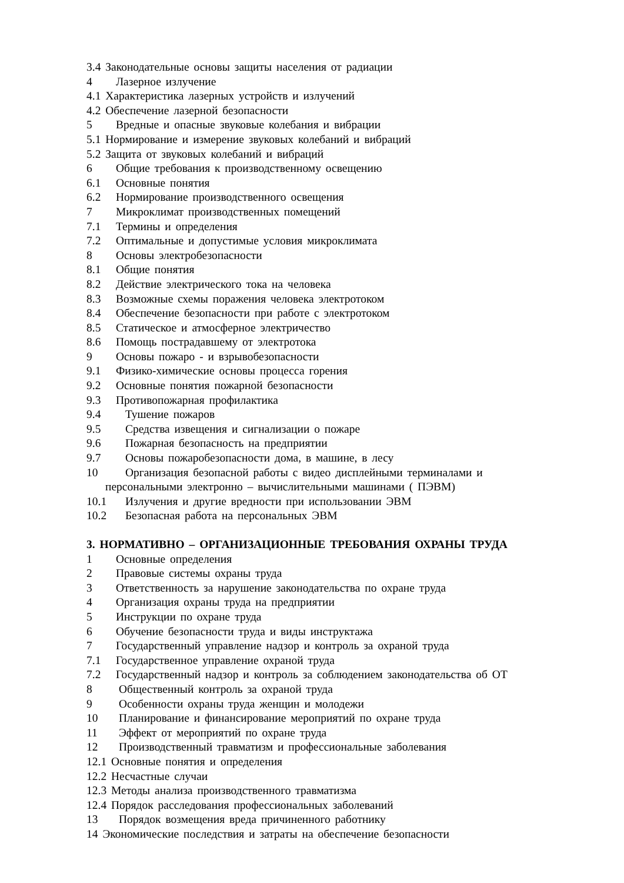3.4 Законодательные основы защиты населения от радиации
4 Лазерное излучение
4.1 Характеристика лазерных устройств и излучений
4.2 Обеспечение лазерной безопасности
5 Вредные и опасные звуковые колебания и вибрации
5.1 Нормирование и измерение звуковых колебаний и вибраций
5.2 Защита от звуковых колебаний и вибраций
6 Общие требования к производственному освещению
6.1 Основные понятия
6.2 Нормирование производственного освещения
7 Микроклимат производственных помещений
7.1 Термины и определения
7.2 Оптимальные и допустимые условия микроклимата
8 Основы электробезопасности
8.1 Общие понятия
8.2 Действие электрического тока на человека
8.3 Возможные схемы поражения человека электротоком
8.4 Обеспечение безопасности при работе с электротоком
8.5 Статическое и атмосферное электричество
8.6 Помощь пострадавшему от электротока
9 Основы пожаро - и взрывобезопасности
9.1 Физико-химические основы процесса горения
9.2 Основные понятия пожарной безопасности
9.3 Противопожарная профилактика
9.4 Тушение пожаров
9.5 Средства извещения и сигнализации о пожаре
9.6 Пожарная безопасность на предприятии
9.7 Основы пожаробезопасности дома, в машине, в лесу
10 Организация безопасной работы с видео дисплейными терминалами и
персональными электронно – вычислительными машинами ( ПЭВМ)
10.1 Излучения и другие вредности при использовании ЭВМ
10.2 Безопасная работа на персональных ЭВМ
3. НОРМАТИВНО – ОРГАНИЗАЦИОННЫЕ ТРЕБОВАНИЯ ОХРАНЫ ТРУДА
1 Основные определения
2 Правовые системы охраны труда
3 Ответственность за нарушение законодательства по охране труда
4 Организация охраны труда на предприятии
5 Инструкции по охране труда
6 Обучение безопасности труда и виды инструктажа
7 Государственный управление надзор и контроль за охраной труда
7.1 Государственное управление охраной труда
7.2 Государственный надзор и контроль за соблюдением законодательства об ОТ
8 Общественный контроль за охраной труда
9 Особенности охраны труда женщин и молодежи
10 Планирование и финансирование мероприятий по охране труда
11 Эффект от мероприятий по охране труда
12 Производственный травматизм и профессиональные заболевания
12.1 Основные понятия и определения
12.2 Несчастные случаи
12.3 Методы анализа производственного травматизма
12.4 Порядок расследования профессиональных заболеваний
13 Порядок возмещения вреда причиненного работнику
14 Экономические последствия и затраты на обеспечение безопасности